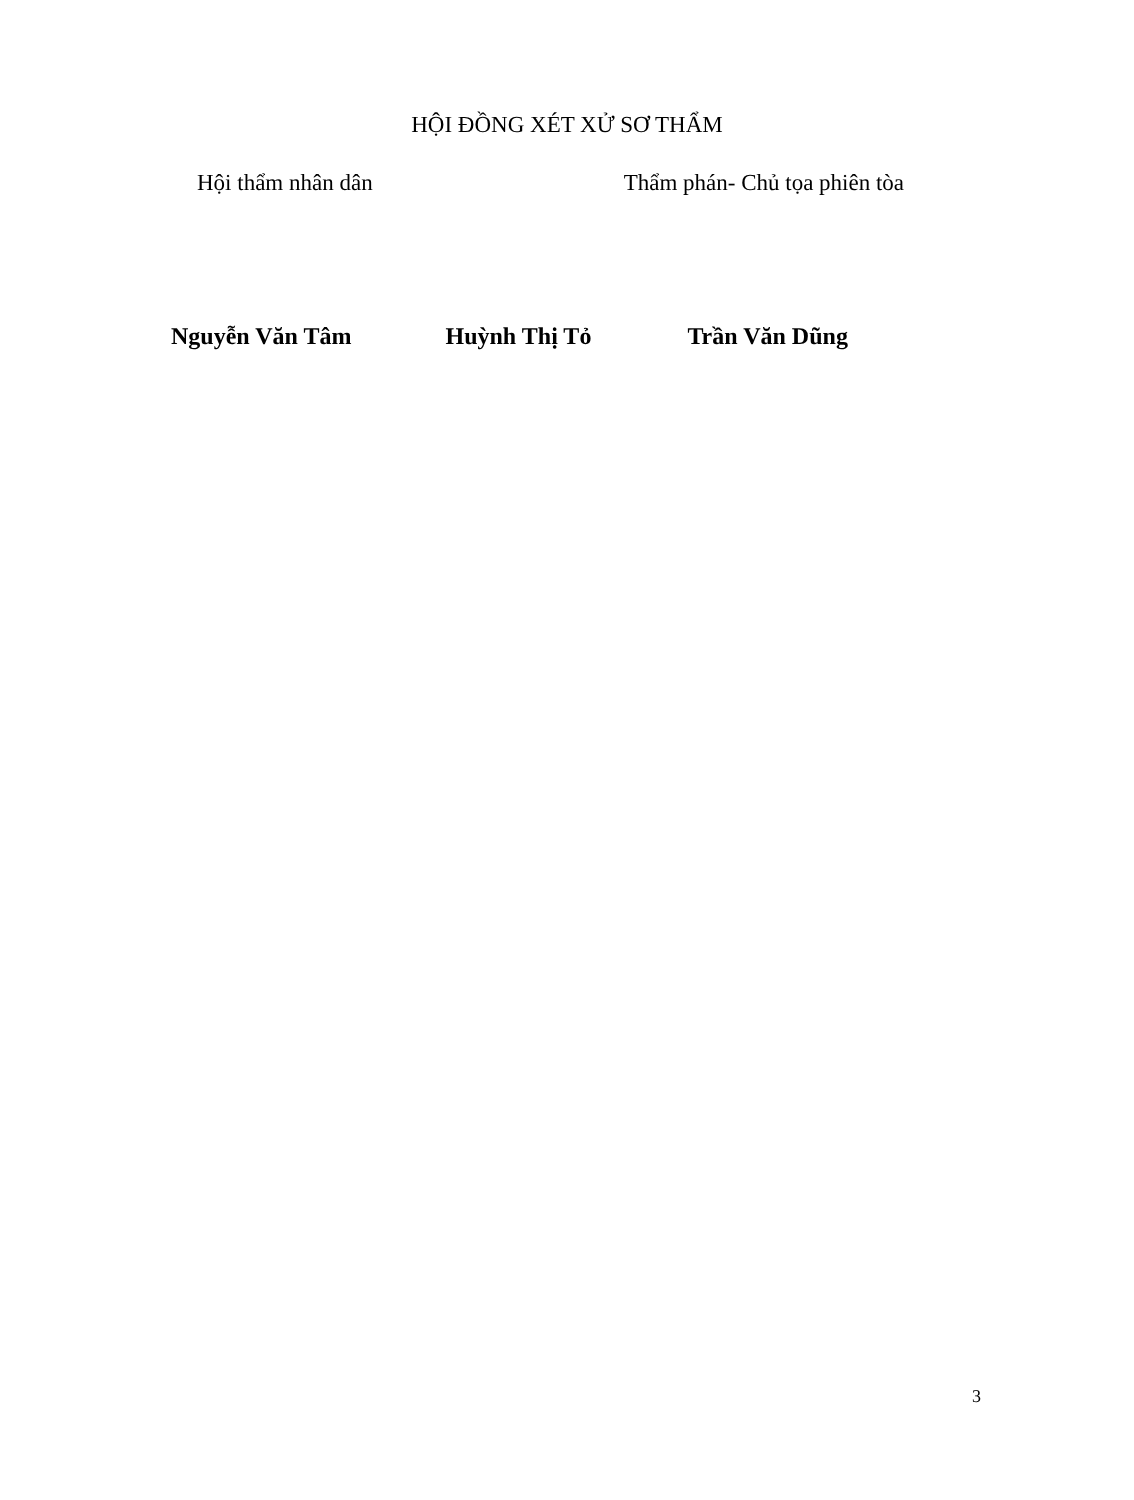HỘI ĐỒNG XÉT XỬ SƠ THẨM
Hội thẩm nhân dân Thẩm phán- Chủ tọa phiên tòa
Nguyễn Văn Tâm Huỳnh Thị Tỏ Trần Văn Dũng
3